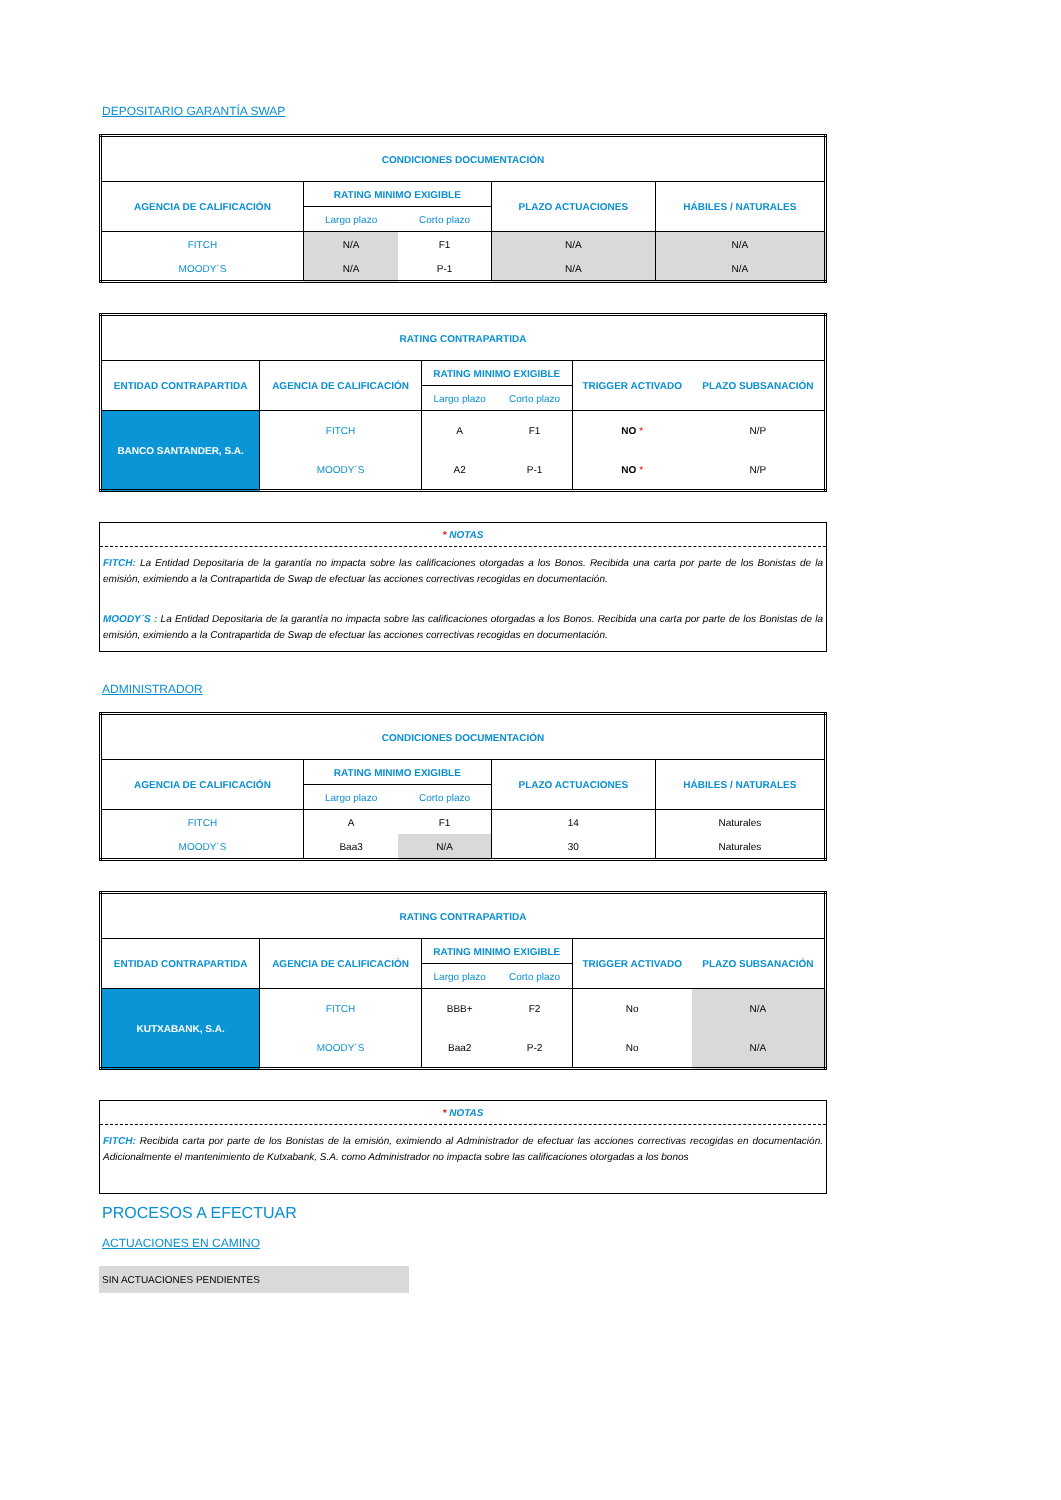DEPOSITARIO GARANTÍA SWAP
| CONDICIONES DOCUMENTACIÓN | | | | |
| --- | --- | --- | --- | --- |
| AGENCIA DE CALIFICACIÓN | RATING MINIMO EXIGIBLE | | PLAZO ACTUACIONES | HÁBILES / NATURALES |
| | Largo plazo | Corto plazo | | |
| FITCH | N/A | F1 | N/A | N/A |
| MOODY´S | N/A | P-1 | N/A | N/A |
| RATING CONTRAPARTIDA | | | | | |
| --- | --- | --- | --- | --- | --- |
| ENTIDAD CONTRAPARTIDA | AGENCIA DE CALIFICACIÓN | RATING MINIMO EXIGIBLE | | TRIGGER ACTIVADO | PLAZO SUBSANACIÓN |
| | | Largo plazo | Corto plazo | | |
| BANCO SANTANDER, S.A. | FITCH | A | F1 | NO * | N/P |
| | MOODY´S | A2 | P-1 | NO * | N/P |
* NOTAS
FITCH: La Entidad Depositaria de la garantía no impacta sobre las calificaciones otorgadas a los Bonos. Recibida una carta por parte de los Bonistas de la emisión, eximiendo a la Contrapartida de Swap de efectuar las acciones correctivas recogidas en documentación.
MOODY´S : La Entidad Depositaria de la garantía no impacta sobre las calificaciones otorgadas a los Bonos. Recibida una carta por parte de los Bonistas de la emisión, eximiendo a la Contrapartida de Swap de efectuar las acciones correctivas recogidas en documentación.
ADMINISTRADOR
| CONDICIONES DOCUMENTACIÓN | | | | |
| --- | --- | --- | --- | --- |
| AGENCIA DE CALIFICACIÓN | RATING MINIMO EXIGIBLE | | PLAZO ACTUACIONES | HÁBILES / NATURALES |
| | Largo plazo | Corto plazo | | |
| FITCH | A | F1 | 14 | Naturales |
| MOODY´S | Baa3 | N/A | 30 | Naturales |
| RATING CONTRAPARTIDA | | | | | |
| --- | --- | --- | --- | --- | --- |
| ENTIDAD CONTRAPARTIDA | AGENCIA DE CALIFICACIÓN | RATING MINIMO EXIGIBLE | | TRIGGER ACTIVADO | PLAZO SUBSANACIÓN |
| | | Largo plazo | Corto plazo | | |
| KUTXABANK, S.A. | FITCH | BBB+ | F2 | No | N/A |
| | MOODY´S | Baa2 | P-2 | No | N/A |
* NOTAS
FITCH: Recibida carta por parte de los Bonistas de la emisión, eximiendo al Administrador de efectuar las acciones correctivas recogidas en documentación. Adicionalmente el mantenimiento de Kutxabank, S.A. como Administrador no impacta sobre las calificaciones otorgadas a los bonos
PROCESOS A EFECTUAR
ACTUACIONES EN CAMINO
SIN ACTUACIONES PENDIENTES